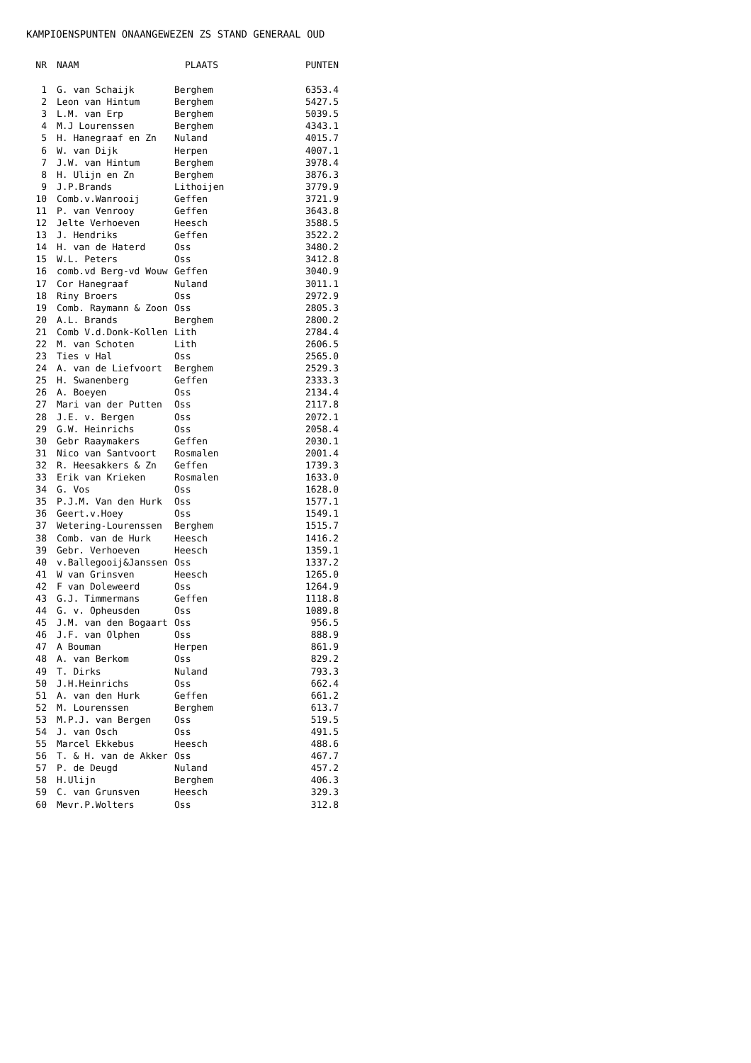KAMPIOENSPUNTEN ONAANGEWEZEN ZS STAND GENERAAL OUD
| NR | NAAM | PLAATS | PUNTEN |
| --- | --- | --- | --- |
| 1 | G. van Schaijk | Berghem | 6353.4 |
| 2 | Leon van Hintum | Berghem | 5427.5 |
| 3 | L.M. van Erp | Berghem | 5039.5 |
| 4 | M.J Lourenssen | Berghem | 4343.1 |
| 5 | H. Hanegraaf en Zn | Nuland | 4015.7 |
| 6 | W. van Dijk | Herpen | 4007.1 |
| 7 | J.W. van Hintum | Berghem | 3978.4 |
| 8 | H. Ulijn en Zn | Berghem | 3876.3 |
| 9 | J.P.Brands | Lithoijen | 3779.9 |
| 10 | Comb.v.Wanrooij | Geffen | 3721.9 |
| 11 | P. van Venrooy | Geffen | 3643.8 |
| 12 | Jelte Verhoeven | Heesch | 3588.5 |
| 13 | J. Hendriks | Geffen | 3522.2 |
| 14 | H. van de Haterd | Oss | 3480.2 |
| 15 | W.L. Peters | Oss | 3412.8 |
| 16 | comb.vd Berg-vd Wouw | Geffen | 3040.9 |
| 17 | Cor Hanegraaf | Nuland | 3011.1 |
| 18 | Riny Broers | Oss | 2972.9 |
| 19 | Comb. Raymann & Zoon | Oss | 2805.3 |
| 20 | A.L. Brands | Berghem | 2800.2 |
| 21 | Comb V.d.Donk-Kollen | Lith | 2784.4 |
| 22 | M. van Schoten | Lith | 2606.5 |
| 23 | Ties v Hal | Oss | 2565.0 |
| 24 | A. van de Liefvoort | Berghem | 2529.3 |
| 25 | H. Swanenberg | Geffen | 2333.3 |
| 26 | A. Boeyen | Oss | 2134.4 |
| 27 | Mari van der Putten | Oss | 2117.8 |
| 28 | J.E. v. Bergen | Oss | 2072.1 |
| 29 | G.W. Heinrichs | Oss | 2058.4 |
| 30 | Gebr Raaymakers | Geffen | 2030.1 |
| 31 | Nico van Santvoort | Rosmalen | 2001.4 |
| 32 | R. Heesakkers & Zn | Geffen | 1739.3 |
| 33 | Erik van Krieken | Rosmalen | 1633.0 |
| 34 | G. Vos | Oss | 1628.0 |
| 35 | P.J.M. Van den Hurk | Oss | 1577.1 |
| 36 | Geert.v.Hoey | Oss | 1549.1 |
| 37 | Wetering-Lourenssen | Berghem | 1515.7 |
| 38 | Comb. van de Hurk | Heesch | 1416.2 |
| 39 | Gebr. Verhoeven | Heesch | 1359.1 |
| 40 | v.Ballegooij&Janssen | Oss | 1337.2 |
| 41 | W van Grinsven | Heesch | 1265.0 |
| 42 | F van Doleweerd | Oss | 1264.9 |
| 43 | G.J. Timmermans | Geffen | 1118.8 |
| 44 | G. v. Opheusden | Oss | 1089.8 |
| 45 | J.M. van den Bogaart | Oss | 956.5 |
| 46 | J.F. van Olphen | Oss | 888.9 |
| 47 | A Bouman | Herpen | 861.9 |
| 48 | A. van Berkom | Oss | 829.2 |
| 49 | T. Dirks | Nuland | 793.3 |
| 50 | J.H.Heinrichs | Oss | 662.4 |
| 51 | A. van den Hurk | Geffen | 661.2 |
| 52 | M. Lourenssen | Berghem | 613.7 |
| 53 | M.P.J. van Bergen | Oss | 519.5 |
| 54 | J. van Osch | Oss | 491.5 |
| 55 | Marcel Ekkebus | Heesch | 488.6 |
| 56 | T. & H. van de Akker | Oss | 467.7 |
| 57 | P. de Deugd | Nuland | 457.2 |
| 58 | H.Ulijn | Berghem | 406.3 |
| 59 | C. van Grunsven | Heesch | 329.3 |
| 60 | Mevr.P.Wolters | Oss | 312.8 |